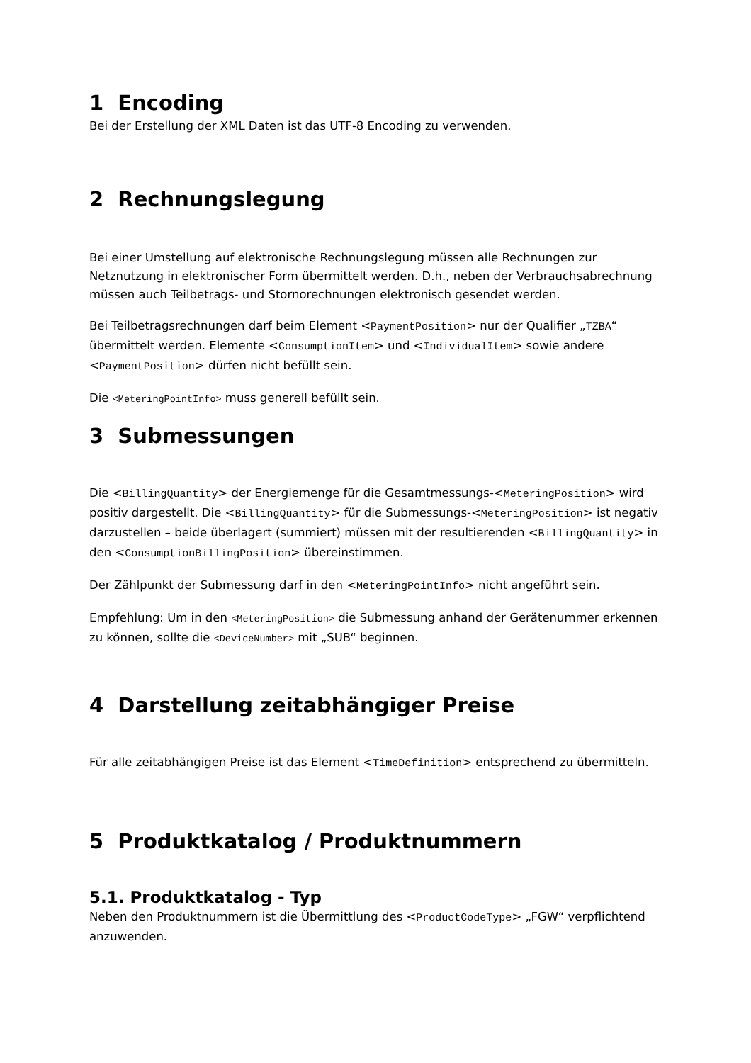1 Encoding
Bei der Erstellung der XML Daten ist das UTF-8 Encoding zu verwenden.
2 Rechnungslegung
Bei einer Umstellung auf elektronische Rechnungslegung müssen alle Rechnungen zur Netznutzung in elektronischer Form übermittelt werden. D.h., neben der Verbrauchsabrechnung müssen auch Teilbetrags- und Stornorechnungen elektronisch gesendet werden.
Bei Teilbetragsrechnungen darf beim Element <PaymentPosition> nur der Qualifier „TZBA“ übermittelt werden. Elemente <ConsumptionItem> und <IndividualItem> sowie andere <PaymentPosition> dürfen nicht befüllt sein.
Die <MeteringPointInfo> muss generell befüllt sein.
3 Submessungen
Die <BillingQuantity> der Energiemenge für die Gesamtmessungs-<MeteringPosition> wird positiv dargestellt. Die <BillingQuantity> für die Submessungs-<MeteringPosition> ist negativ darzustellen – beide überlagert (summiert) müssen mit der resultierenden <BillingQuantity> in den <ConsumptionBillingPosition> übereinstimmen.
Der Zählpunkt der Submessung darf in den <MeteringPointInfo> nicht angeführt sein.
Empfehlung: Um in den <MeteringPosition> die Submessung anhand der Gerätenummer erkennen zu können, sollte die <DeviceNumber> mit „SUB“ beginnen.
4 Darstellung zeitabhängiger Preise
Für alle zeitabhängigen Preise ist das Element <TimeDefinition> entsprechend zu übermitteln.
5 Produktkatalog / Produktnummern
5.1. Produktkatalog - Typ
Neben den Produktnummern ist die Übermittlung des <ProductCodeType> „FGW“ verpflichtend anzuwenden.